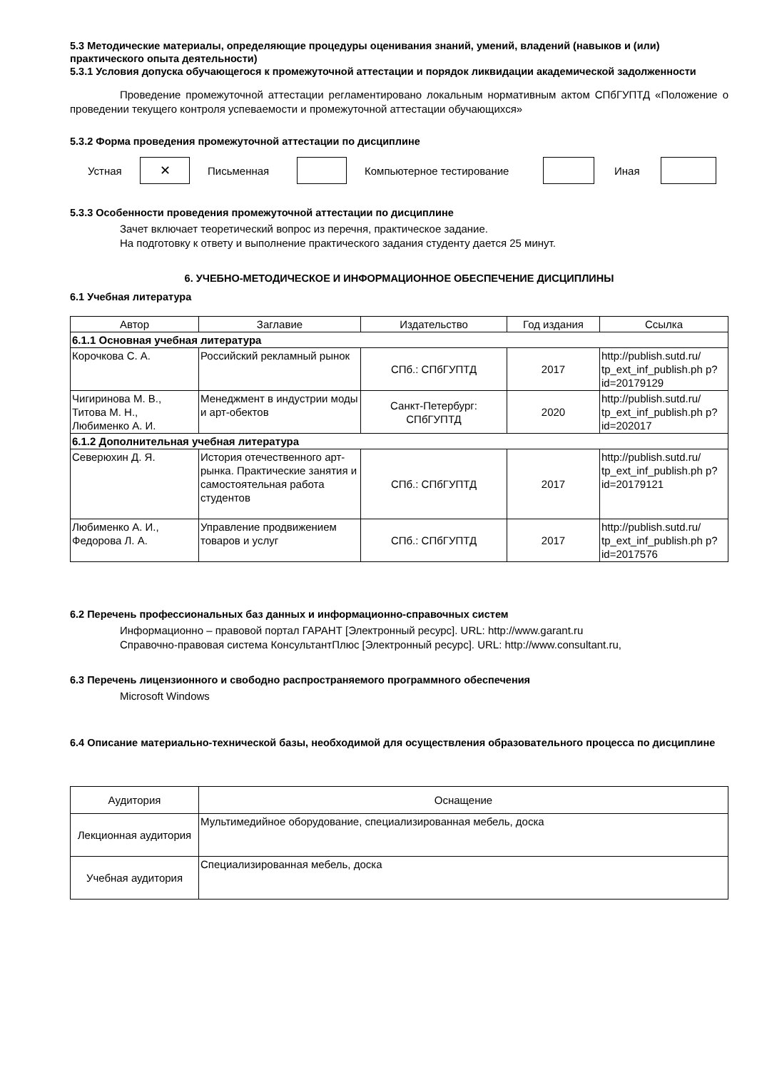5.3 Методические материалы, определяющие процедуры оценивания знаний, умений, владений (навыков и (или) практического опыта деятельности)
5.3.1 Условия допуска обучающегося к промежуточной аттестации и порядок ликвидации академической задолженности
Проведение промежуточной аттестации регламентировано локальным нормативным актом СПбГУПТД «Положение о проведении текущего контроля успеваемости и промежуточной аттестации обучающихся»
5.3.2 Форма проведения промежуточной аттестации по дисциплине
Устная
✕
Письменная Компьютерное тестирование Иная
5.3.3 Особенности проведения промежуточной аттестации по дисциплине
Зачет включает теоретический вопрос из перечня, практическое задание.
На подготовку к ответу и выполнение практического задания студенту дается 25 минут.
6. УЧЕБНО-МЕТОДИЧЕСКОЕ И ИНФОРМАЦИОННОЕ ОБЕСПЕЧЕНИЕ ДИСЦИПЛИНЫ
6.1 Учебная литература
| Автор | Заглавие | Издательство | Год издания | Ссылка |
| --- | --- | --- | --- | --- |
| 6.1.1 Основная учебная литература | | | | |
| Корочкова С. А. | Российский рекламный рынок | СПб.: СПбГУПТД | 2017 | http://publish.sutd.ru/ tp_ext_inf_publish.ph p?id=20179129 |
| Чигиринова М. В., Титова М. Н., Любименко А. И. | Менеджмент в индустрии моды и арт-обектов | Санкт-Петербург: СПбГУПТД | 2020 | http://publish.sutd.ru/ tp_ext_inf_publish.ph p?id=202017 |
| 6.1.2 Дополнительная учебная литература | | | | |
| Северюхин Д. Я. | История отечественного арт-рынка. Практические занятия и самостоятельная работа студентов | СПб.: СПбГУПТД | 2017 | http://publish.sutd.ru/ tp_ext_inf_publish.ph p?id=20179121 |
| Любименко А. И., Федорова Л. А. | Управление продвижением товаров и услуг | СПб.: СПбГУПТД | 2017 | http://publish.sutd.ru/ tp_ext_inf_publish.ph p?id=2017576 |
6.2 Перечень профессиональных баз данных и информационно-справочных систем
Информационно – правовой портал ГАРАНТ [Электронный ресурс]. URL: http://www.garant.ru
Справочно-правовая система КонсультантПлюс [Электронный ресурс]. URL: http://www.consultant.ru,
6.3 Перечень лицензионного и свободно распространяемого программного обеспечения
Microsoft Windows
6.4 Описание материально-технической базы, необходимой для осуществления образовательного процесса по дисциплине
| Аудитория | Оснащение |
| Лекционная аудитория | Мультимедийное оборудование, специализированная мебель, доска |
| Учебная аудитория | Специализированная мебель, доска |